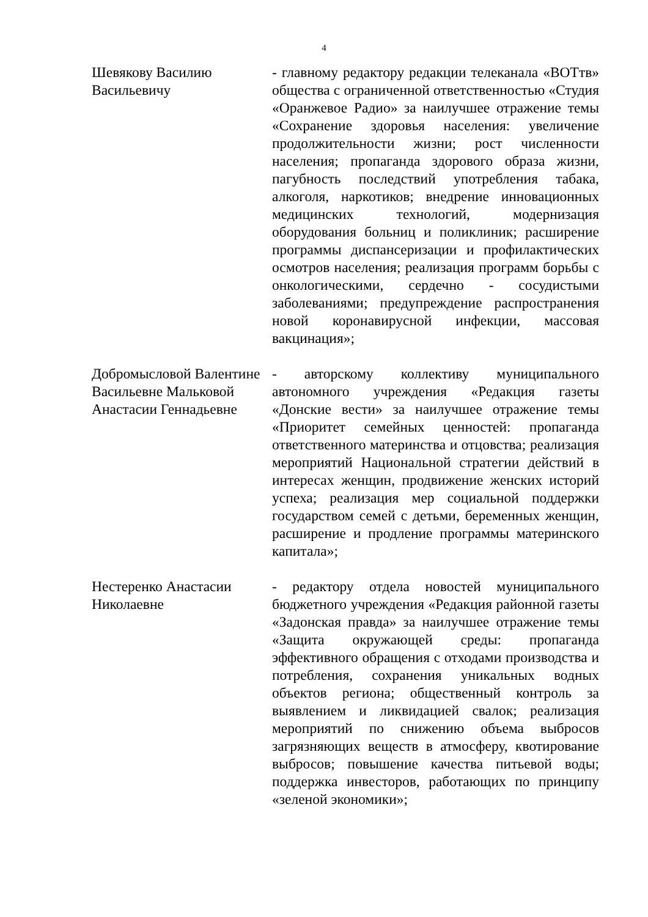4
Шевякову Василию Васильевичу
- главному редактору редакции телеканала «ВОТтв» общества с ограниченной ответственностью «Студия «Оранжевое Радио» за наилучшее отражение темы «Сохранение здоровья населения: увеличение продолжительности жизни; рост численности населения; пропаганда здорового образа жизни, пагубность последствий употребления табака, алкоголя, наркотиков; внедрение инновационных медицинских технологий, модернизация оборудования больниц и поликлиник; расширение программы диспансеризации и профилактических осмотров населения; реализация программ борьбы с онкологическими, сердечно - сосудистыми заболеваниями; предупреждение распространения новой коронавирусной инфекции, массовая вакцинация»;
Добромысловой Валентине Васильевне Мальковой Анастасии Геннадьевне
- авторскому коллективу муниципального автономного учреждения «Редакция газеты «Донские вести» за наилучшее отражение темы «Приоритет семейных ценностей: пропаганда ответственного материнства и отцовства; реализация мероприятий Национальной стратегии действий в интересах женщин, продвижение женских историй успеха; реализация мер социальной поддержки государством семей с детьми, беременных женщин, расширение и продление программы материнского капитала»;
Нестеренко Анастасии Николаевне
- редактору отдела новостей муниципального бюджетного учреждения «Редакция районной газеты «Задонская правда» за наилучшее отражение темы «Защита окружающей среды: пропаганда эффективного обращения с отходами производства и потребления, сохранения уникальных водных объектов региона; общественный контроль за выявлением и ликвидацией свалок; реализация мероприятий по снижению объема выбросов загрязняющих веществ в атмосферу, квотирование выбросов; повышение качества питьевой воды; поддержка инвесторов, работающих по принципу «зеленой экономики»;